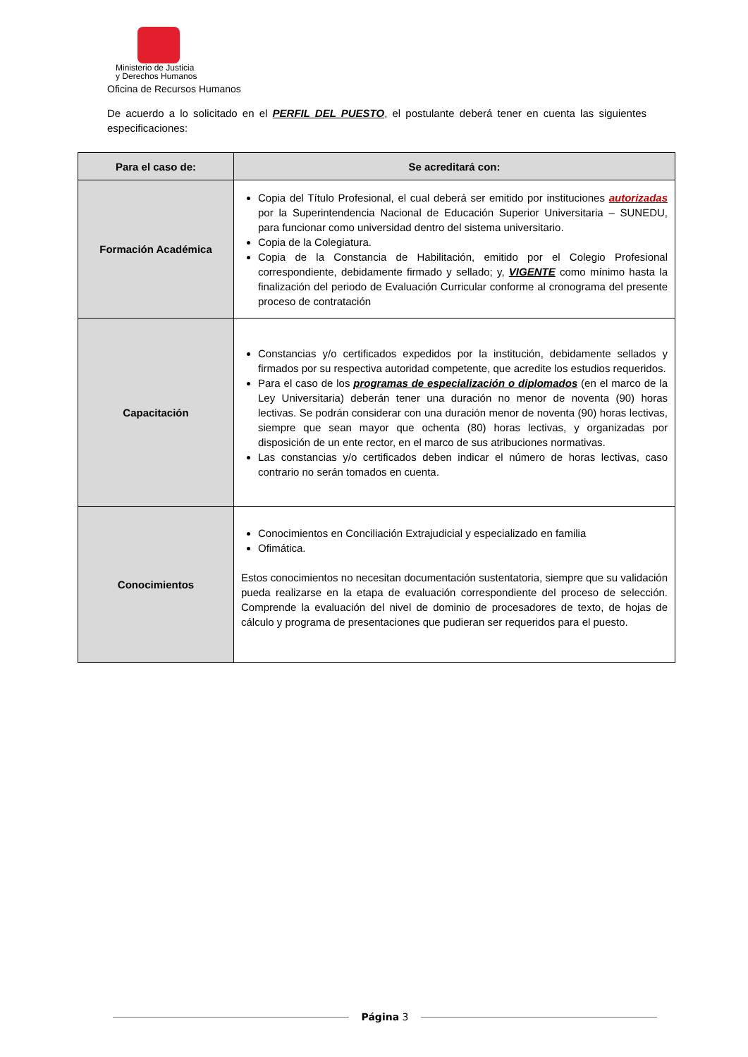Ministerio de Justicia
y Derechos Humanos
Oficina de Recursos Humanos
De acuerdo a lo solicitado en el PERFIL DEL PUESTO, el postulante deberá tener en cuenta las siguientes especificaciones:
| Para el caso de: | Se acreditará con: |
| --- | --- |
| Formación Académica | Copia del Título Profesional, el cual deberá ser emitido por instituciones autorizadas por la Superintendencia Nacional de Educación Superior Universitaria – SUNEDU, para funcionar como universidad dentro del sistema universitario. Copia de la Colegiatura. Copia de la Constancia de Habilitación, emitido por el Colegio Profesional correspondiente, debidamente firmado y sellado; y, VIGENTE como mínimo hasta la finalización del periodo de Evaluación Curricular conforme al cronograma del presente proceso de contratación |
| Capacitación | Constancias y/o certificados expedidos por la institución, debidamente sellados y firmados por su respectiva autoridad competente, que acredite los estudios requeridos. Para el caso de los programas de especialización o diplomados (en el marco de la Ley Universitaria) deberán tener una duración no menor de noventa (90) horas lectivas. Se podrán considerar con una duración menor de noventa (90) horas lectivas, siempre que sean mayor que ochenta (80) horas lectivas, y organizadas por disposición de un ente rector, en el marco de sus atribuciones normativas. Las constancias y/o certificados deben indicar el número de horas lectivas, caso contrario no serán tomados en cuenta. |
| Conocimientos | Conocimientos en Conciliación Extrajudicial y especializado en familia Ofimática. Estos conocimientos no necesitan documentación sustentatoria, siempre que su validación pueda realizarse en la etapa de evaluación correspondiente del proceso de selección. Comprende la evaluación del nivel de dominio de procesadores de texto, de hojas de cálculo y programa de presentaciones que pudieran ser requeridos para el puesto. |
Página 3